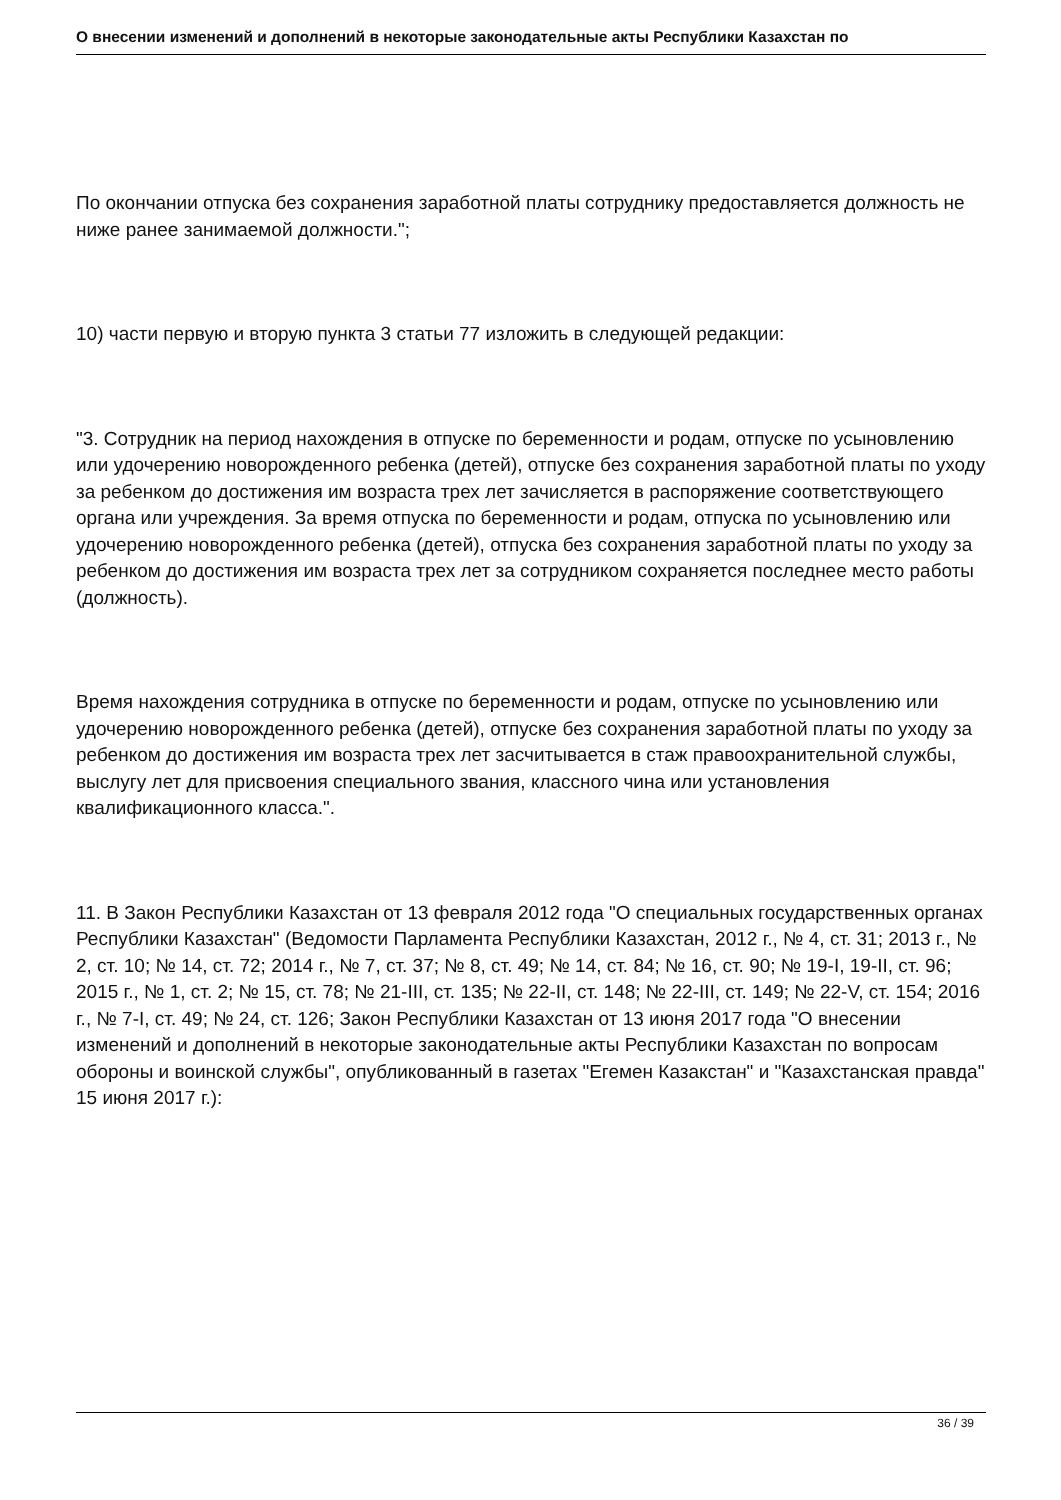О внесении изменений и дополнений в некоторые законодательные акты Республики Казахстан по
По окончании отпуска без сохранения заработной платы сотруднику предоставляется должность не ниже ранее занимаемой должности.";
10) части первую и вторую пункта 3 статьи 77 изложить в следующей редакции:
"3. Сотрудник на период нахождения в отпуске по беременности и родам, отпуске по усыновлению или удочерению новорожденного ребенка (детей), отпуске без сохранения заработной платы по уходу за ребенком до достижения им возраста трех лет зачисляется в распоряжение соответствующего органа или учреждения. За время отпуска по беременности и родам, отпуска по усыновлению или удочерению новорожденного ребенка (детей), отпуска без сохранения заработной платы по уходу за ребенком до достижения им возраста трех лет за сотрудником сохраняется последнее место работы (должность).
Время нахождения сотрудника в отпуске по беременности и родам, отпуске по усыновлению или удочерению новорожденного ребенка (детей), отпуске без сохранения заработной платы по уходу за ребенком до достижения им возраста трех лет засчитывается в стаж правоохранительной службы, выслугу лет для присвоения специального звания, классного чина или установления квалификационного класса.".
11. В Закон Республики Казахстан от 13 февраля 2012 года "О специальных государственных органах Республики Казахстан" (Ведомости Парламента Республики Казахстан, 2012 г., № 4, ст. 31; 2013 г., № 2, ст. 10; № 14, ст. 72; 2014 г., № 7, ст. 37; № 8, ст. 49; № 14, ст. 84; № 16, ст. 90; № 19-I, 19-II, ст. 96; 2015 г., № 1, ст. 2; № 15, ст. 78; № 21-III, ст. 135; № 22-II, ст. 148; № 22-III, ст. 149; № 22-V, ст. 154; 2016 г., № 7-I, ст. 49; № 24, ст. 126; Закон Республики Казахстан от 13 июня 2017 года "О внесении изменений и дополнений в некоторые законодательные акты Республики Казахстан по вопросам обороны и воинской службы", опубликованный в газетах "Егемен Казакстан" и "Казахстанская правда" 15 июня 2017 г.):
36 / 39